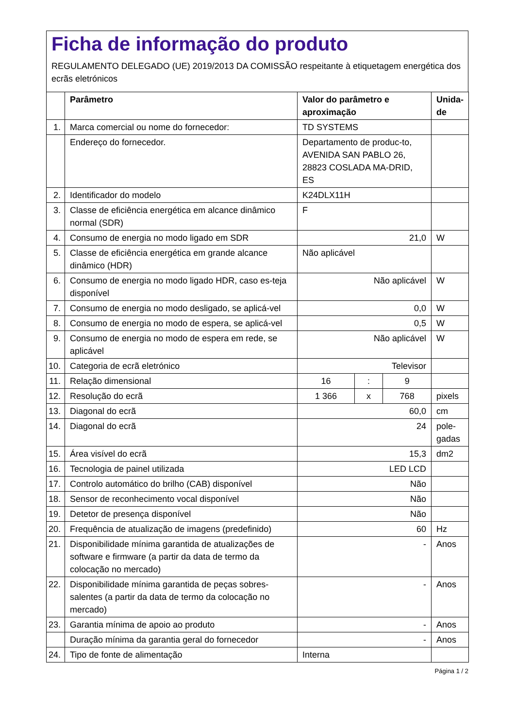Ficha de informação do produto
REGULAMENTO DELEGADO (UE) 2019/2013 DA COMISSÃO respeitante à etiquetagem energética dos ecrãs eletrónicos
| | Parâmetro | Valor do parâmetro e aproximação | | | Unida- de |
| --- | --- | --- | --- | --- | --- |
| 1. | Marca comercial ou nome do fornecedor: | TD SYSTEMS | | | |
| | Endereço do fornecedor. | Departamento de produc-to, AVENIDA SAN PABLO 26, 28823 COSLADA MA-DRID, ES | | | |
| 2. | Identificador do modelo | K24DLX11H | | | |
| 3. | Classe de eficiência energética em alcance dinâmico normal (SDR) | F | | | |
| 4. | Consumo de energia no modo ligado em SDR | 21,0 | | | W |
| 5. | Classe de eficiência energética em grande alcance dinâmico (HDR) | Não aplicável | | | |
| 6. | Consumo de energia no modo ligado HDR, caso es-teja disponível | Não aplicável | | | W |
| 7. | Consumo de energia no modo desligado, se aplicá-vel | 0,0 | | | W |
| 8. | Consumo de energia no modo de espera, se aplicá-vel | 0,5 | | | W |
| 9. | Consumo de energia no modo de espera em rede, se aplicável | Não aplicável | | | W |
| 10. | Categoria de ecrã eletrónico | Televisor | | | |
| 11. | Relação dimensional | 16 | : | 9 | |
| 12. | Resolução do ecrã | 1 366 | x | 768 | pixels |
| 13. | Diagonal do ecrã | 60,0 | | | cm |
| 14. | Diagonal do ecrã | 24 | | | pole- gadas |
| 15. | Área visível do ecrã | 15,3 | | | dm2 |
| 16. | Tecnologia de painel utilizada | LED LCD | | | |
| 17. | Controlo automático do brilho (CAB) disponível | Não | | | |
| 18. | Sensor de reconhecimento vocal disponível | Não | | | |
| 19. | Detetor de presença disponível | Não | | | |
| 20. | Frequência de atualização de imagens (predefinido) | 60 | | | Hz |
| 21. | Disponibilidade mínima garantida de atualizações de software e firmware (a partir da data de termo da colocação no mercado) | - | | | Anos |
| 22. | Disponibilidade mínima garantida de peças sobres-salentes (a partir da data de termo da colocação no mercado) | - | | | Anos |
| 23. | Garantia mínima de apoio ao produto | - | | | Anos |
| | Duração mínima da garantia geral do fornecedor | - | | | Anos |
| 24. | Tipo de fonte de alimentação | Interna | | | |
Página 1 / 2